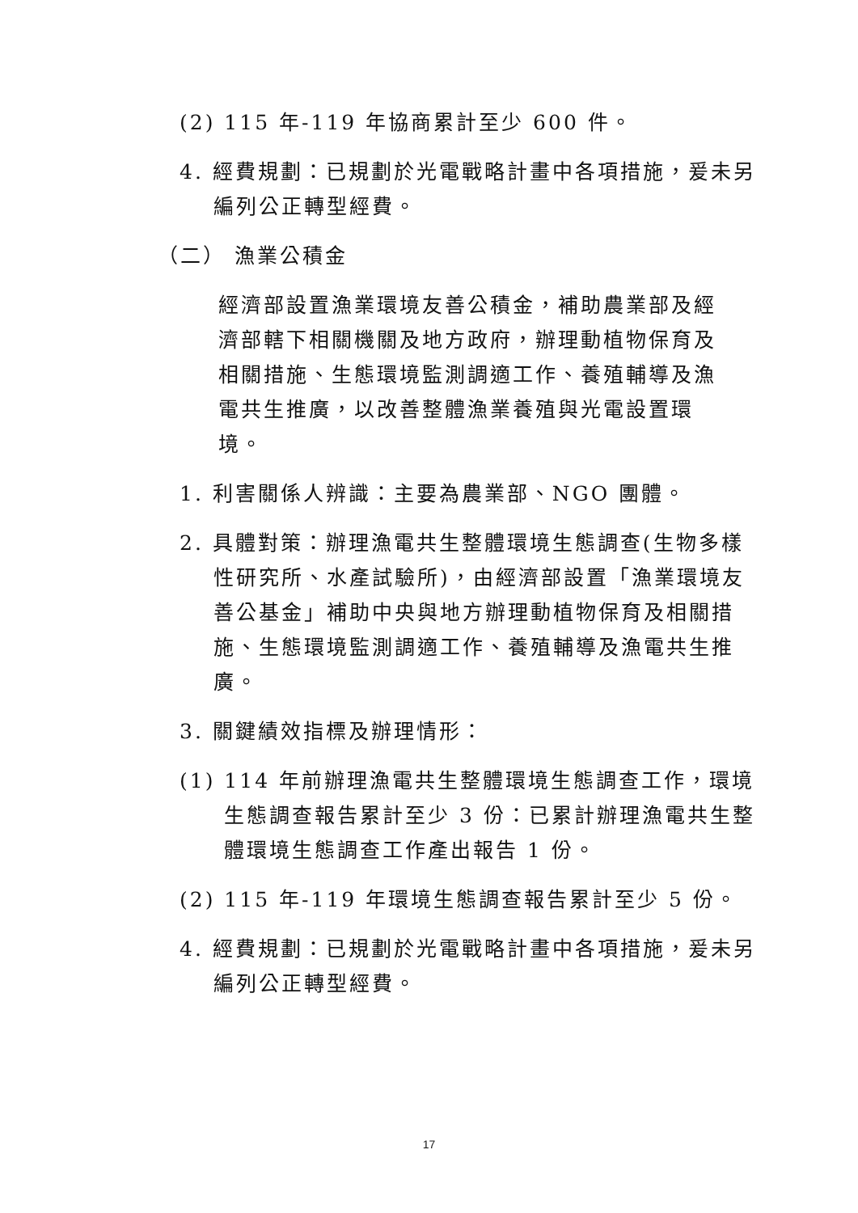(2) 115 年-119 年協商累計至少 600 件。
4. 經費規劃：已規劃於光電戰略計畫中各項措施，爰未另編列公正轉型經費。
（二） 漁業公積金
經濟部設置漁業環境友善公積金，補助農業部及經濟部轄下相關機關及地方政府，辦理動植物保育及相關措施、生態環境監測調適工作、養殖輔導及漁電共生推廣，以改善整體漁業養殖與光電設置環境。
1. 利害關係人辨識：主要為農業部、NGO 團體。
2. 具體對策：辦理漁電共生整體環境生態調查(生物多樣性研究所、水產試驗所)，由經濟部設置「漁業環境友善公基金」補助中央與地方辦理動植物保育及相關措施、生態環境監測調適工作、養殖輔導及漁電共生推廣。
3. 關鍵績效指標及辦理情形：
(1) 114 年前辦理漁電共生整體環境生態調查工作，環境生態調查報告累計至少 3 份：已累計辦理漁電共生整體環境生態調查工作產出報告 1 份。
(2) 115 年-119 年環境生態調查報告累計至少 5 份。
4. 經費規劃：已規劃於光電戰略計畫中各項措施，爰未另編列公正轉型經費。
17